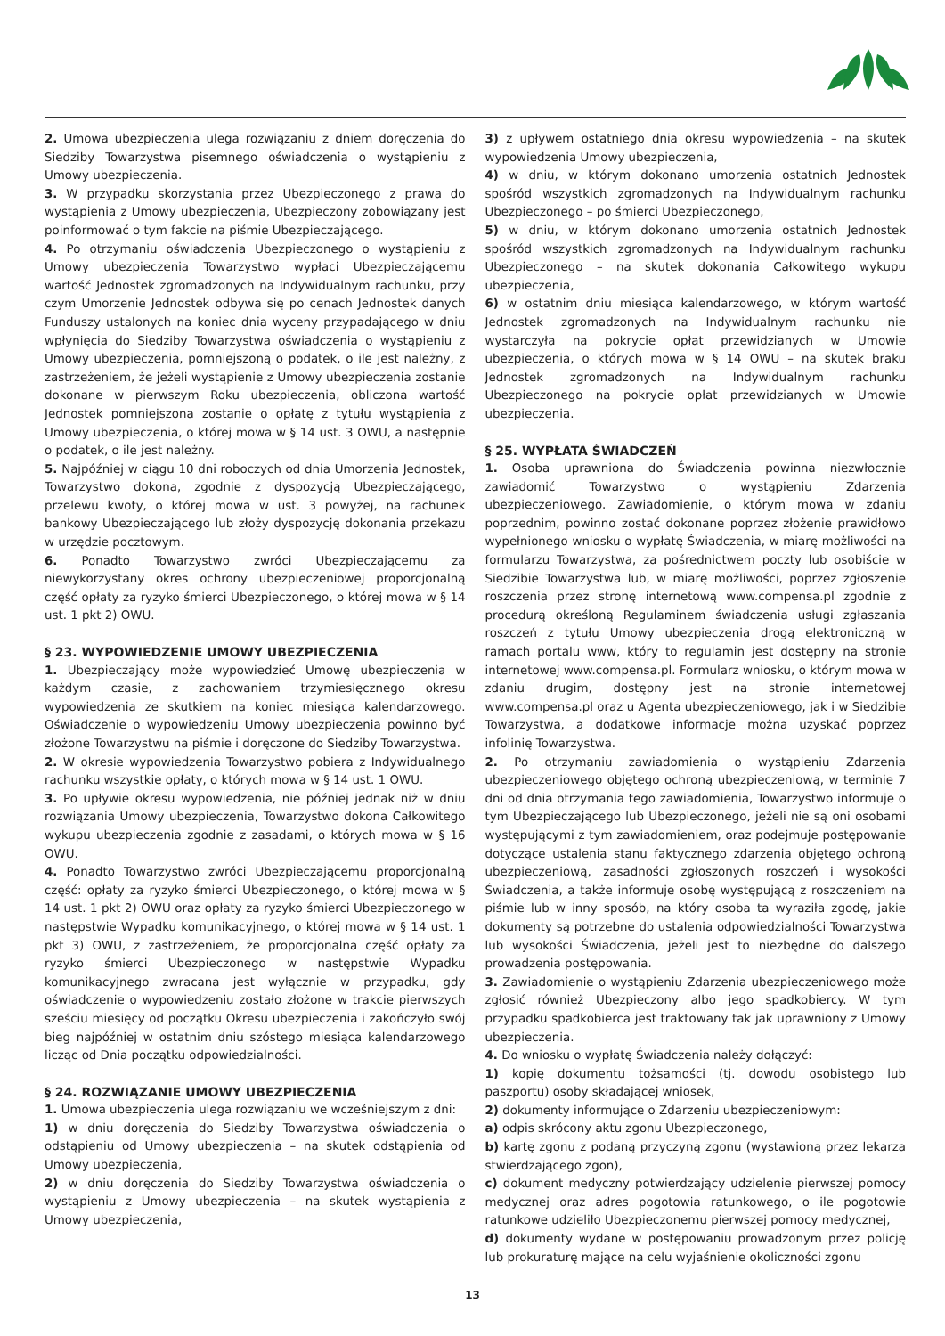2. Umowa ubezpieczenia ulega rozwiązaniu z dniem doręczenia do Siedziby Towarzystwa pisemnego oświadczenia o wystąpieniu z Umowy ubezpieczenia.
3. W przypadku skorzystania przez Ubezpieczonego z prawa do wystąpienia z Umowy ubezpieczenia, Ubezpieczony zobowiązany jest poinformować o tym fakcie na piśmie Ubezpieczającego.
4. Po otrzymaniu oświadczenia Ubezpieczonego o wystąpieniu z Umowy ubezpieczenia Towarzystwo wypłaci Ubezpieczającemu wartość Jednostek zgromadzonych na Indywidualnym rachunku, przy czym Umorzenie Jednostek odbywa się po cenach Jednostek danych Funduszy ustalonych na koniec dnia wyceny przypadającego w dniu wpłynięcia do Siedziby Towarzystwa oświadczenia o wystąpieniu z Umowy ubezpieczenia, pomniejszoną o podatek, o ile jest należny, z zastrzeżeniem, że jeżeli wystąpienie z Umowy ubezpieczenia zostanie dokonane w pierwszym Roku ubezpieczenia, obliczona wartość Jednostek pomniejszona zostanie o opłatę z tytułu wystąpienia z Umowy ubezpieczenia, o której mowa w § 14 ust. 3 OWU, a następnie o podatek, o ile jest należny.
5. Najpóźniej w ciągu 10 dni roboczych od dnia Umorzenia Jednostek, Towarzystwo dokona, zgodnie z dyspozycją Ubezpieczającego, przelewu kwoty, o której mowa w ust. 3 powyżej, na rachunek bankowy Ubezpieczającego lub złoży dyspozycję dokonania przekazu w urzędzie pocztowym.
6. Ponadto Towarzystwo zwróci Ubezpieczającemu za niewykorzystany okres ochrony ubezpieczeniowej proporcjonalną część opłaty za ryzyko śmierci Ubezpieczonego, o której mowa w § 14 ust. 1 pkt 2) OWU.
§ 23. WYPOWIEDZENIE UMOWY UBEZPIECZENIA
1. Ubezpieczający może wypowiedzieć Umowę ubezpieczenia w każdym czasie, z zachowaniem trzymiesięcznego okresu wypowiedzenia ze skutkiem na koniec miesiąca kalendarzowego. Oświadczenie o wypowiedzeniu Umowy ubezpieczenia powinno być złożone Towarzystwu na piśmie i doręczone do Siedziby Towarzystwa.
2. W okresie wypowiedzenia Towarzystwo pobiera z Indywidualnego rachunku wszystkie opłaty, o których mowa w § 14 ust. 1 OWU.
3. Po upływie okresu wypowiedzenia, nie później jednak niż w dniu rozwiązania Umowy ubezpieczenia, Towarzystwo dokona Całkowitego wykupu ubezpieczenia zgodnie z zasadami, o których mowa w § 16 OWU.
4. Ponadto Towarzystwo zwróci Ubezpieczającemu proporcjonalną część: opłaty za ryzyko śmierci Ubezpieczonego, o której mowa w § 14 ust. 1 pkt 2) OWU oraz opłaty za ryzyko śmierci Ubezpieczonego w następstwie Wypadku komunikacyjnego, o której mowa w § 14 ust. 1 pkt 3) OWU, z zastrzeżeniem, że proporcjonalna część opłaty za ryzyko śmierci Ubezpieczonego w następstwie Wypadku komunikacyjnego zwracana jest wyłącznie w przypadku, gdy oświadczenie o wypowiedzeniu zostało złożone w trakcie pierwszych sześciu miesięcy od początku Okresu ubezpieczenia i zakończyło swój bieg najpóźniej w ostatnim dniu szóstego miesiąca kalendarzowego licząc od Dnia początku odpowiedzialności.
§ 24. ROZWIĄZANIE UMOWY UBEZPIECZENIA
1. Umowa ubezpieczenia ulega rozwiązaniu we wcześniejszym z dni:
1) w dniu doręczenia do Siedziby Towarzystwa oświadczenia o odstąpieniu od Umowy ubezpieczenia – na skutek odstąpienia od Umowy ubezpieczenia,
2) w dniu doręczenia do Siedziby Towarzystwa oświadczenia o wystąpieniu z Umowy ubezpieczenia – na skutek wystąpienia z Umowy ubezpieczenia,
3) z upływem ostatniego dnia okresu wypowiedzenia – na skutek wypowiedzenia Umowy ubezpieczenia,
4) w dniu, w którym dokonano umorzenia ostatnich Jednostek spośród wszystkich zgromadzonych na Indywidualnym rachunku Ubezpieczonego – po śmierci Ubezpieczonego,
5) w dniu, w którym dokonano umorzenia ostatnich Jednostek spośród wszystkich zgromadzonych na Indywidualnym rachunku Ubezpieczonego – na skutek dokonania Całkowitego wykupu ubezpieczenia,
6) w ostatnim dniu miesiąca kalendarzowego, w którym wartość Jednostek zgromadzonych na Indywidualnym rachunku nie wystarczyła na pokrycie opłat przewidzianych w Umowie ubezpieczenia, o których mowa w § 14 OWU – na skutek braku Jednostek zgromadzonych na Indywidualnym rachunku Ubezpieczonego na pokrycie opłat przewidzianych w Umowie ubezpieczenia.
§ 25. WYPŁATA ŚWIADCZEŃ
1. Osoba uprawniona do Świadczenia powinna niezwłocznie zawiadomić Towarzystwo o wystąpieniu Zdarzenia ubezpieczeniowego. Zawiadomienie, o którym mowa w zdaniu poprzednim, powinno zostać dokonane poprzez złożenie prawidłowo wypełnionego wniosku o wypłatę Świadczenia, w miarę możliwości na formularzu Towarzystwa, za pośrednictwem poczty lub osobiście w Siedzibie Towarzystwa lub, w miarę możliwości, poprzez zgłoszenie roszczenia przez stronę internetową www.compensa.pl zgodnie z procedurą określoną Regulaminem świadczenia usługi zgłaszania roszczeń z tytułu Umowy ubezpieczenia drogą elektroniczną w ramach portalu www, który to regulamin jest dostępny na stronie internetowej www.compensa.pl. Formularz wniosku, o którym mowa w zdaniu drugim, dostępny jest na stronie internetowej www.compensa.pl oraz u Agenta ubezpieczeniowego, jak i w Siedzibie Towarzystwa, a dodatkowe informacje można uzyskać poprzez infolinię Towarzystwa.
2. Po otrzymaniu zawiadomienia o wystąpieniu Zdarzenia ubezpieczeniowego objętego ochroną ubezpieczeniową, w terminie 7 dni od dnia otrzymania tego zawiadomienia, Towarzystwo informuje o tym Ubezpieczającego lub Ubezpieczonego, jeżeli nie są oni osobami występującymi z tym zawiadomieniem, oraz podejmuje postępowanie dotyczące ustalenia stanu faktycznego zdarzenia objętego ochroną ubezpieczeniową, zasadności zgłoszonych roszczeń i wysokości Świadczenia, a także informuje osobę występującą z roszczeniem na piśmie lub w inny sposób, na który osoba ta wyraziła zgodę, jakie dokumenty są potrzebne do ustalenia odpowiedzialności Towarzystwa lub wysokości Świadczenia, jeżeli jest to niezbędne do dalszego prowadzenia postępowania.
3. Zawiadomienie o wystąpieniu Zdarzenia ubezpieczeniowego może zgłosić również Ubezpieczony albo jego spadkobiercy. W tym przypadku spadkobierca jest traktowany tak jak uprawniony z Umowy ubezpieczenia.
4. Do wniosku o wypłatę Świadczenia należy dołączyć:
1) kopię dokumentu tożsamości (tj. dowodu osobistego lub paszportu) osoby składającej wniosek,
2) dokumenty informujące o Zdarzeniu ubezpieczeniowym:
a) odpis skrócony aktu zgonu Ubezpieczonego,
b) kartę zgonu z podaną przyczyną zgonu (wystawioną przez lekarza stwierdzającego zgon),
c) dokument medyczny potwierdzający udzielenie pierwszej pomocy medycznej oraz adres pogotowia ratunkowego, o ile pogotowie ratunkowe udzieliło Ubezpieczonemu pierwszej pomocy medycznej,
d) dokumenty wydane w postępowaniu prowadzonym przez policję lub prokuraturę mające na celu wyjaśnienie okoliczności zgonu
13